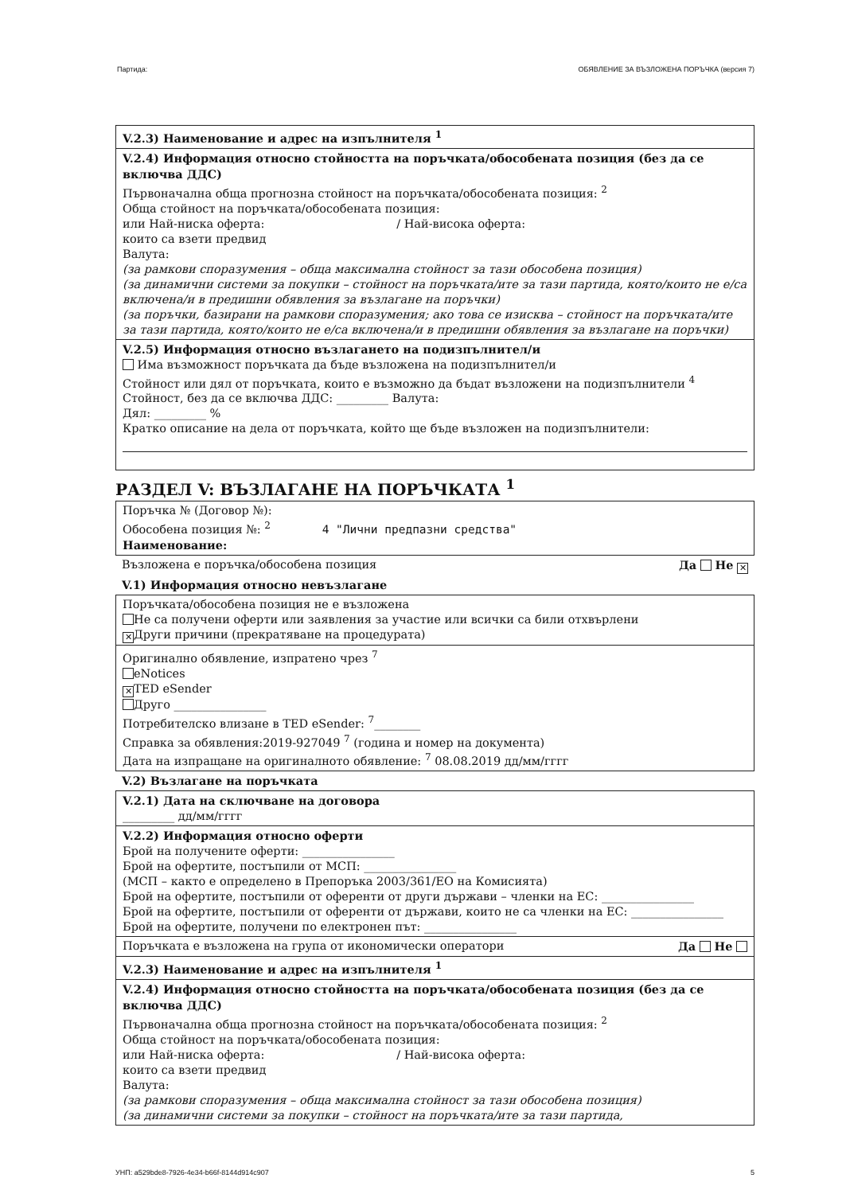Партида: ОБЯВЛЕНИЕ ЗА ВЪЗЛОЖЕНА ПОРЪЧКА (версия 7)
V.2.3) Наименование и адрес на изпълнителя <sup>1</sup>
V.2.4) Информация относно стойността на поръчката/обособената позиция (без да се включва ДДС)
Първоначална обща прогнозна стойност на поръчката/обособената позиция: <sup>2</sup>
Обща стойност на поръчката/обособената позиция:
или Най-ниска оферта: / Най-висока оферта:
които са взети предвид
Валута:
(за рамкови споразумения – обща максимална стойност за тази обособена позиция)
(за динамични системи за покупки – стойност на поръчката/ите за тази партида, която/които не е/са включена/и в предишни обявления за възлагане на поръчки)
(за поръчки, базирани на рамкови споразумения; ако това се изисква – стойност на поръчката/ите за тази партида, която/които не е/са включена/и в предишни обявления за възлагане на поръчки)
V.2.5) Информация относно възлагането на подизпълнител/и
Има възможност поръчката да бъде възложена на подизпълнител/и
Стойност или дял от поръчката, които е възможно да бъдат възложени на подизпълнители <sup>4</sup>
Стойност, без да се включва ДДС: _________ Валута:
Дял: _________ %
Кратко описание на дела от поръчката, който ще бъде възложен на подизпълнители:
РАЗДЕЛ V: ВЪЗЛАГАНЕ НА ПОРЪЧКАТА <sup>1</sup>
Поръчка № (Договор №):
Обособена позиция №: <sup>2</sup> 4 "Лични предпазни средства"
Наименование:
Възложена е поръчка/обособена позиция Да Не ✕
V.1) Информация относно невъзлагане
Поръчката/обособена позиция не е възложена
Не са получени оферти или заявления за участие или всички са били отхвърлени
✕ Други причини (прекратяване на процедурата)
Оригинално обявление, изпратено чрез <sup>7</sup>
eNotices
✕ TED eSender
Друго ________________
Потребителско влизане в TED eSender: <sup>7</sup>________
Справка за обявления:2019-927049 <sup>7</sup> (година и номер на документа)
Дата на изпращане на оригиналното обявление: <sup>7</sup> 08.08.2019 дд/мм/гггг
V.2) Възлагане на поръчката
V.2.1) Дата на сключване на договора
_________ дд/мм/гггг
V.2.2) Информация относно оферти
Брой на получените оферти: ________________
Брой на офертите, постъпили от МСП: ________________
(МСП – както е определено в Препоръка 2003/361/ЕО на Комисията)
Брой на офертите, постъпили от оференти от други държави – членки на ЕС: ________________
Брой на офертите, постъпили от оференти от държави, които не са членки на ЕС: ________________
Брой на офертите, получени по електронен път: ________________
Поръчката е възложена на група от икономически оператори Да Не
V.2.3) Наименование и адрес на изпълнителя <sup>1</sup>
V.2.4) Информация относно стойността на поръчката/обособената позиция (без да се включва ДДС)
Първоначална обща прогнозна стойност на поръчката/обособената позиция: <sup>2</sup>
Обща стойност на поръчката/обособената позиция:
или Най-ниска оферта: / Най-висока оферта:
които са взети предвид
Валута:
(за рамкови споразумения – обща максимална стойност за тази обособена позиция)
(за динамични системи за покупки – стойност на поръчката/ите за тази партида,
УНП: a529bde8-7926-4e34-b66f-8144d914c907 5